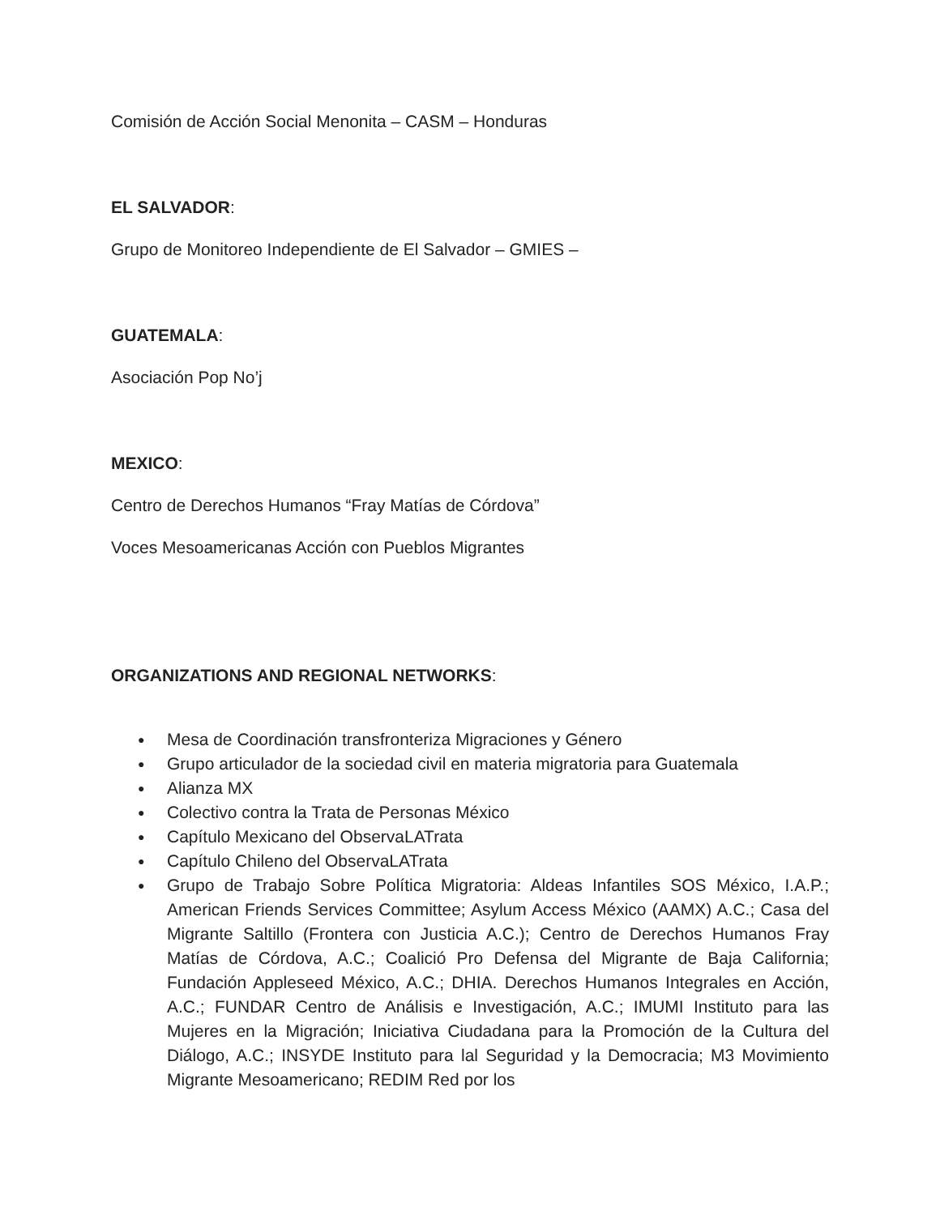Comisión de Acción Social Menonita – CASM – Honduras
EL SALVADOR:
Grupo de Monitoreo Independiente de El Salvador – GMIES –
GUATEMALA:
Asociación Pop No’j
MEXICO:
Centro de Derechos Humanos “Fray Matías de Córdova”
Voces Mesoamericanas Acción con Pueblos Migrantes
ORGANIZATIONS AND REGIONAL NETWORKS:
● Mesa de Coordinación transfronteriza Migraciones y Género
● Grupo articulador de la sociedad civil en materia migratoria para Guatemala
● Alianza MX
● Colectivo contra la Trata de Personas México
● Capítulo Mexicano del ObservaLATrata
● Capítulo Chileno del ObservaLATrata
● Grupo de Trabajo Sobre Política Migratoria: Aldeas Infantiles SOS México, I.A.P.; American Friends Services Committee; Asylum Access México (AAMX) A.C.; Casa del Migrante Saltillo (Frontera con Justicia A.C.); Centro de Derechos Humanos Fray Matías de Córdova, A.C.; Coalició Pro Defensa del Migrante de Baja California; Fundación Appleseed México, A.C.; DHIA. Derechos Humanos Integrales en Acción, A.C.; FUNDAR Centro de Análisis e Investigación, A.C.; IMUMI Instituto para las Mujeres en la Migración; Iniciativa Ciudadana para la Promoción de la Cultura del Diálogo, A.C.; INSYDE Instituto para lal Seguridad y la Democracia; M3 Movimiento Migrante Mesoamericano; REDIM Red por los